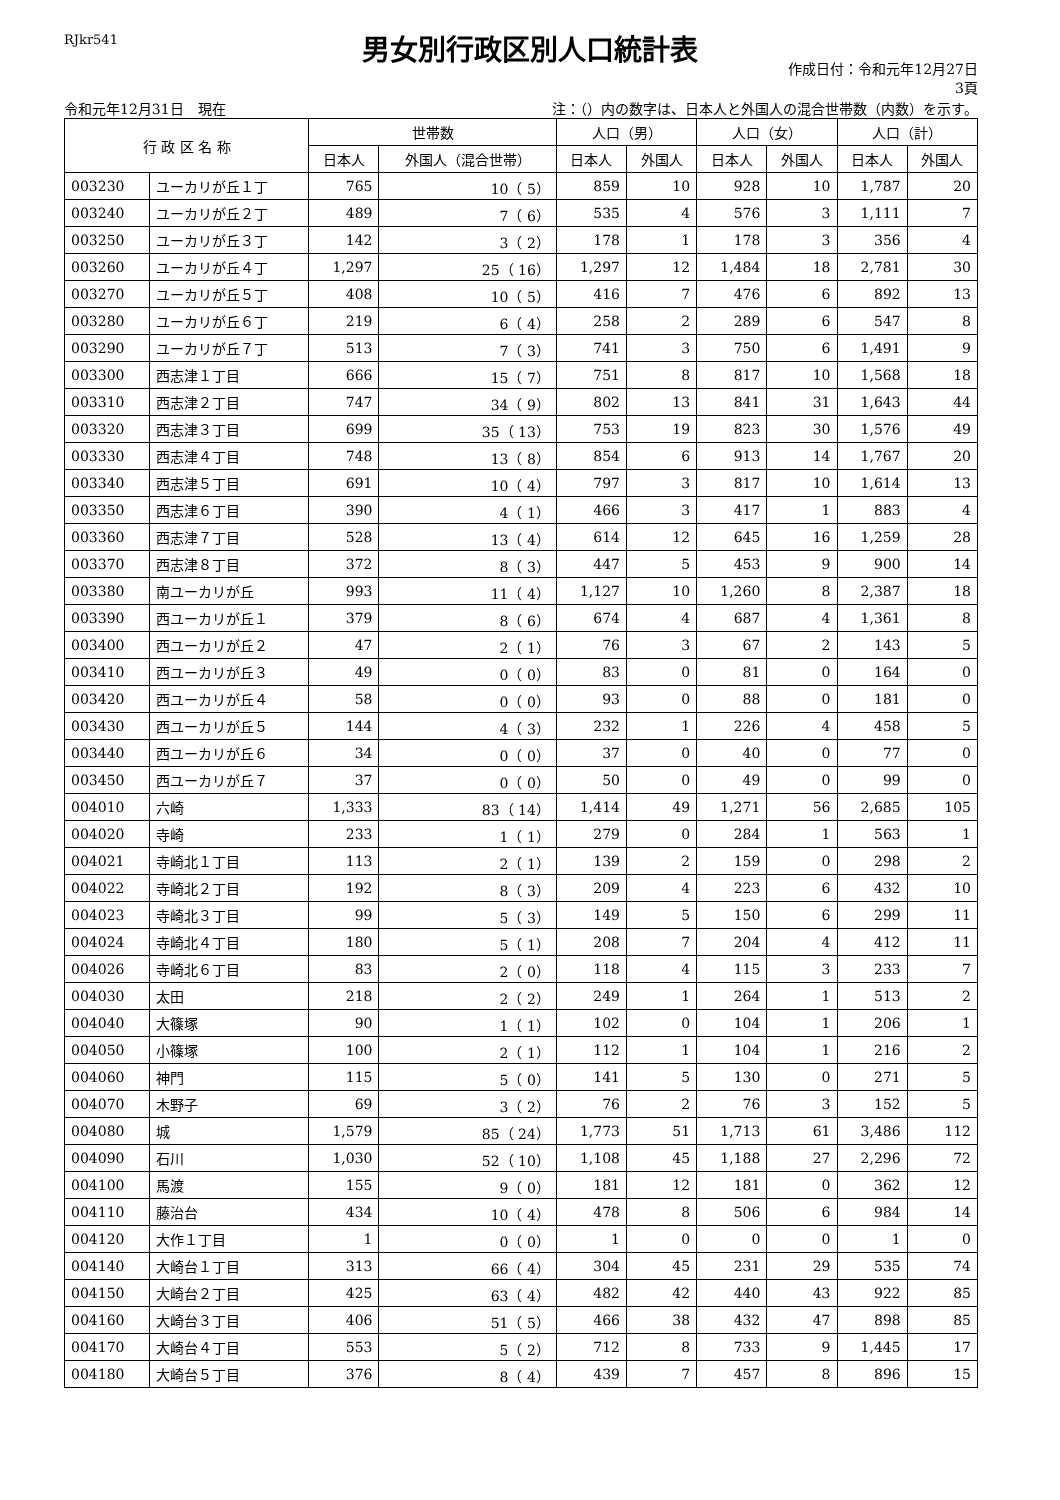RJkr541
男女別行政区別人口統計表
作成日付：令和元年12月27日
3頁
令和元年12月31日　現在
注：（）内の数字は、日本人と外国人の混合世帯数（内数）を示す。
| 行 政 区 名 称 | | 世帯数 | | 人口（男） | | 人口（女） | | 人口（計） | |
| --- | --- | --- | --- | --- | --- | --- | --- | --- | --- |
| | | 日本人 | 外国人（混合世帯） | 日本人 | 外国人 | 日本人 | 外国人 | 日本人 | 外国人 |
| 003230 | ユーカリが丘１丁 | 765 | 10（ 5） | 859 | 10 | 928 | 10 | 1,787 | 20 |
| 003240 | ユーカリが丘２丁 | 489 | 7（ 6） | 535 | 4 | 576 | 3 | 1,111 | 7 |
| 003250 | ユーカリが丘３丁 | 142 | 3（ 2） | 178 | 1 | 178 | 3 | 356 | 4 |
| 003260 | ユーカリが丘４丁 | 1,297 | 25（ 16） | 1,297 | 12 | 1,484 | 18 | 2,781 | 30 |
| 003270 | ユーカリが丘５丁 | 408 | 10（ 5） | 416 | 7 | 476 | 6 | 892 | 13 |
| 003280 | ユーカリが丘６丁 | 219 | 6（ 4） | 258 | 2 | 289 | 6 | 547 | 8 |
| 003290 | ユーカリが丘７丁 | 513 | 7（ 3） | 741 | 3 | 750 | 6 | 1,491 | 9 |
| 003300 | 西志津１丁目 | 666 | 15（ 7） | 751 | 8 | 817 | 10 | 1,568 | 18 |
| 003310 | 西志津２丁目 | 747 | 34（ 9） | 802 | 13 | 841 | 31 | 1,643 | 44 |
| 003320 | 西志津３丁目 | 699 | 35（ 13） | 753 | 19 | 823 | 30 | 1,576 | 49 |
| 003330 | 西志津４丁目 | 748 | 13（ 8） | 854 | 6 | 913 | 14 | 1,767 | 20 |
| 003340 | 西志津５丁目 | 691 | 10（ 4） | 797 | 3 | 817 | 10 | 1,614 | 13 |
| 003350 | 西志津６丁目 | 390 | 4（ 1） | 466 | 3 | 417 | 1 | 883 | 4 |
| 003360 | 西志津７丁目 | 528 | 13（ 4） | 614 | 12 | 645 | 16 | 1,259 | 28 |
| 003370 | 西志津８丁目 | 372 | 8（ 3） | 447 | 5 | 453 | 9 | 900 | 14 |
| 003380 | 南ユーカリが丘 | 993 | 11（ 4） | 1,127 | 10 | 1,260 | 8 | 2,387 | 18 |
| 003390 | 西ユーカリが丘１ | 379 | 8（ 6） | 674 | 4 | 687 | 4 | 1,361 | 8 |
| 003400 | 西ユーカリが丘２ | 47 | 2（ 1） | 76 | 3 | 67 | 2 | 143 | 5 |
| 003410 | 西ユーカリが丘３ | 49 | 0（ 0） | 83 | 0 | 81 | 0 | 164 | 0 |
| 003420 | 西ユーカリが丘４ | 58 | 0（ 0） | 93 | 0 | 88 | 0 | 181 | 0 |
| 003430 | 西ユーカリが丘５ | 144 | 4（ 3） | 232 | 1 | 226 | 4 | 458 | 5 |
| 003440 | 西ユーカリが丘６ | 34 | 0（ 0） | 37 | 0 | 40 | 0 | 77 | 0 |
| 003450 | 西ユーカリが丘７ | 37 | 0（ 0） | 50 | 0 | 49 | 0 | 99 | 0 |
| 004010 | 六崎 | 1,333 | 83（ 14） | 1,414 | 49 | 1,271 | 56 | 2,685 | 105 |
| 004020 | 寺崎 | 233 | 1（ 1） | 279 | 0 | 284 | 1 | 563 | 1 |
| 004021 | 寺崎北１丁目 | 113 | 2（ 1） | 139 | 2 | 159 | 0 | 298 | 2 |
| 004022 | 寺崎北２丁目 | 192 | 8（ 3） | 209 | 4 | 223 | 6 | 432 | 10 |
| 004023 | 寺崎北３丁目 | 99 | 5（ 3） | 149 | 5 | 150 | 6 | 299 | 11 |
| 004024 | 寺崎北４丁目 | 180 | 5（ 1） | 208 | 7 | 204 | 4 | 412 | 11 |
| 004026 | 寺崎北６丁目 | 83 | 2（ 0） | 118 | 4 | 115 | 3 | 233 | 7 |
| 004030 | 太田 | 218 | 2（ 2） | 249 | 1 | 264 | 1 | 513 | 2 |
| 004040 | 大篠塚 | 90 | 1（ 1） | 102 | 0 | 104 | 1 | 206 | 1 |
| 004050 | 小篠塚 | 100 | 2（ 1） | 112 | 1 | 104 | 1 | 216 | 2 |
| 004060 | 神門 | 115 | 5（ 0） | 141 | 5 | 130 | 0 | 271 | 5 |
| 004070 | 木野子 | 69 | 3（ 2） | 76 | 2 | 76 | 3 | 152 | 5 |
| 004080 | 城 | 1,579 | 85（ 24） | 1,773 | 51 | 1,713 | 61 | 3,486 | 112 |
| 004090 | 石川 | 1,030 | 52（ 10） | 1,108 | 45 | 1,188 | 27 | 2,296 | 72 |
| 004100 | 馬渡 | 155 | 9（ 0） | 181 | 12 | 181 | 0 | 362 | 12 |
| 004110 | 藤治台 | 434 | 10（ 4） | 478 | 8 | 506 | 6 | 984 | 14 |
| 004120 | 大作１丁目 | 1 | 0（ 0） | 1 | 0 | 0 | 0 | 1 | 0 |
| 004140 | 大崎台１丁目 | 313 | 66（ 4） | 304 | 45 | 231 | 29 | 535 | 74 |
| 004150 | 大崎台２丁目 | 425 | 63（ 4） | 482 | 42 | 440 | 43 | 922 | 85 |
| 004160 | 大崎台３丁目 | 406 | 51（ 5） | 466 | 38 | 432 | 47 | 898 | 85 |
| 004170 | 大崎台４丁目 | 553 | 5（ 2） | 712 | 8 | 733 | 9 | 1,445 | 17 |
| 004180 | 大崎台５丁目 | 376 | 8（ 4） | 439 | 7 | 457 | 8 | 896 | 15 |